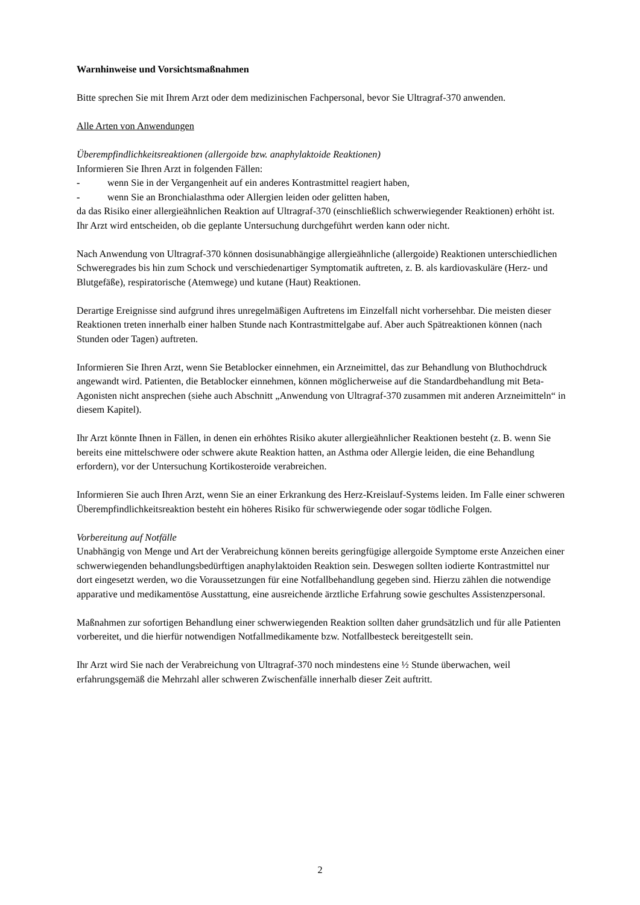Warnhinweise und Vorsichtsmaßnahmen
Bitte sprechen Sie mit Ihrem Arzt oder dem medizinischen Fachpersonal, bevor Sie Ultragraf-370 anwenden.
Alle Arten von Anwendungen
Überempfindlichkeitsreaktionen (allergoide bzw. anaphylaktoide Reaktionen)
Informieren Sie Ihren Arzt in folgenden Fällen:
- wenn Sie in der Vergangenheit auf ein anderes Kontrastmittel reagiert haben,
- wenn Sie an Bronchialasthma oder Allergien leiden oder gelitten haben,
da das Risiko einer allergieähnlichen Reaktion auf Ultragraf-370 (einschließlich schwerwiegender Reaktionen) erhöht ist. Ihr Arzt wird entscheiden, ob die geplante Untersuchung durchgeführt werden kann oder nicht.
Nach Anwendung von Ultragraf-370 können dosisunabhängige allergieähnliche (allergoide) Reaktionen unterschiedlichen Schweregrades bis hin zum Schock und verschiedenartiger Symptomatik auftreten, z. B. als kardiovaskuläre (Herz- und Blutgefäße), respiratorische (Atemwege) und kutane (Haut) Reaktionen.
Derartige Ereignisse sind aufgrund ihres unregelmäßigen Auftretens im Einzelfall nicht vorhersehbar. Die meisten dieser Reaktionen treten innerhalb einer halben Stunde nach Kontrastmittelgabe auf. Aber auch Spätreaktionen können (nach Stunden oder Tagen) auftreten.
Informieren Sie Ihren Arzt, wenn Sie Betablocker einnehmen, ein Arzneimittel, das zur Behandlung von Bluthochdruck angewandt wird. Patienten, die Betablocker einnehmen, können möglicherweise auf die Standardbehandlung mit Beta-Agonisten nicht ansprechen (siehe auch Abschnitt „Anwendung von Ultragraf-370 zusammen mit anderen Arzneimitteln“ in diesem Kapitel).
Ihr Arzt könnte Ihnen in Fällen, in denen ein erhöhtes Risiko akuter allergieähnlicher Reaktionen besteht (z. B. wenn Sie bereits eine mittelschwere oder schwere akute Reaktion hatten, an Asthma oder Allergie leiden, die eine Behandlung erfordern), vor der Untersuchung Kortikosteroide verabreichen.
Informieren Sie auch Ihren Arzt, wenn Sie an einer Erkrankung des Herz-Kreislauf-Systems leiden. Im Falle einer schweren Überempfindlichkeitsreaktion besteht ein höheres Risiko für schwerwiegende oder sogar tödliche Folgen.
Vorbereitung auf Notfälle
Unabhängig von Menge und Art der Verabreichung können bereits geringfügige allergoide Symptome erste Anzeichen einer schwerwiegenden behandlungsbedürftigen anaphylaktoiden Reaktion sein. Deswegen sollten iodierte Kontrastmittel nur dort eingesetzt werden, wo die Voraussetzungen für eine Notfallbehandlung gegeben sind. Hierzu zählen die notwendige apparative und medikamentöse Ausstattung, eine ausreichende ärztliche Erfahrung sowie geschultes Assistenzpersonal.
Maßnahmen zur sofortigen Behandlung einer schwerwiegenden Reaktion sollten daher grundsätzlich und für alle Patienten vorbereitet, und die hierfür notwendigen Notfallmedikamente bzw. Notfallbesteck bereitgestellt sein.
Ihr Arzt wird Sie nach der Verabreichung von Ultragraf-370 noch mindestens eine ½ Stunde überwachen, weil erfahrungsgemäß die Mehrzahl aller schweren Zwischenfälle innerhalb dieser Zeit auftritt.
2